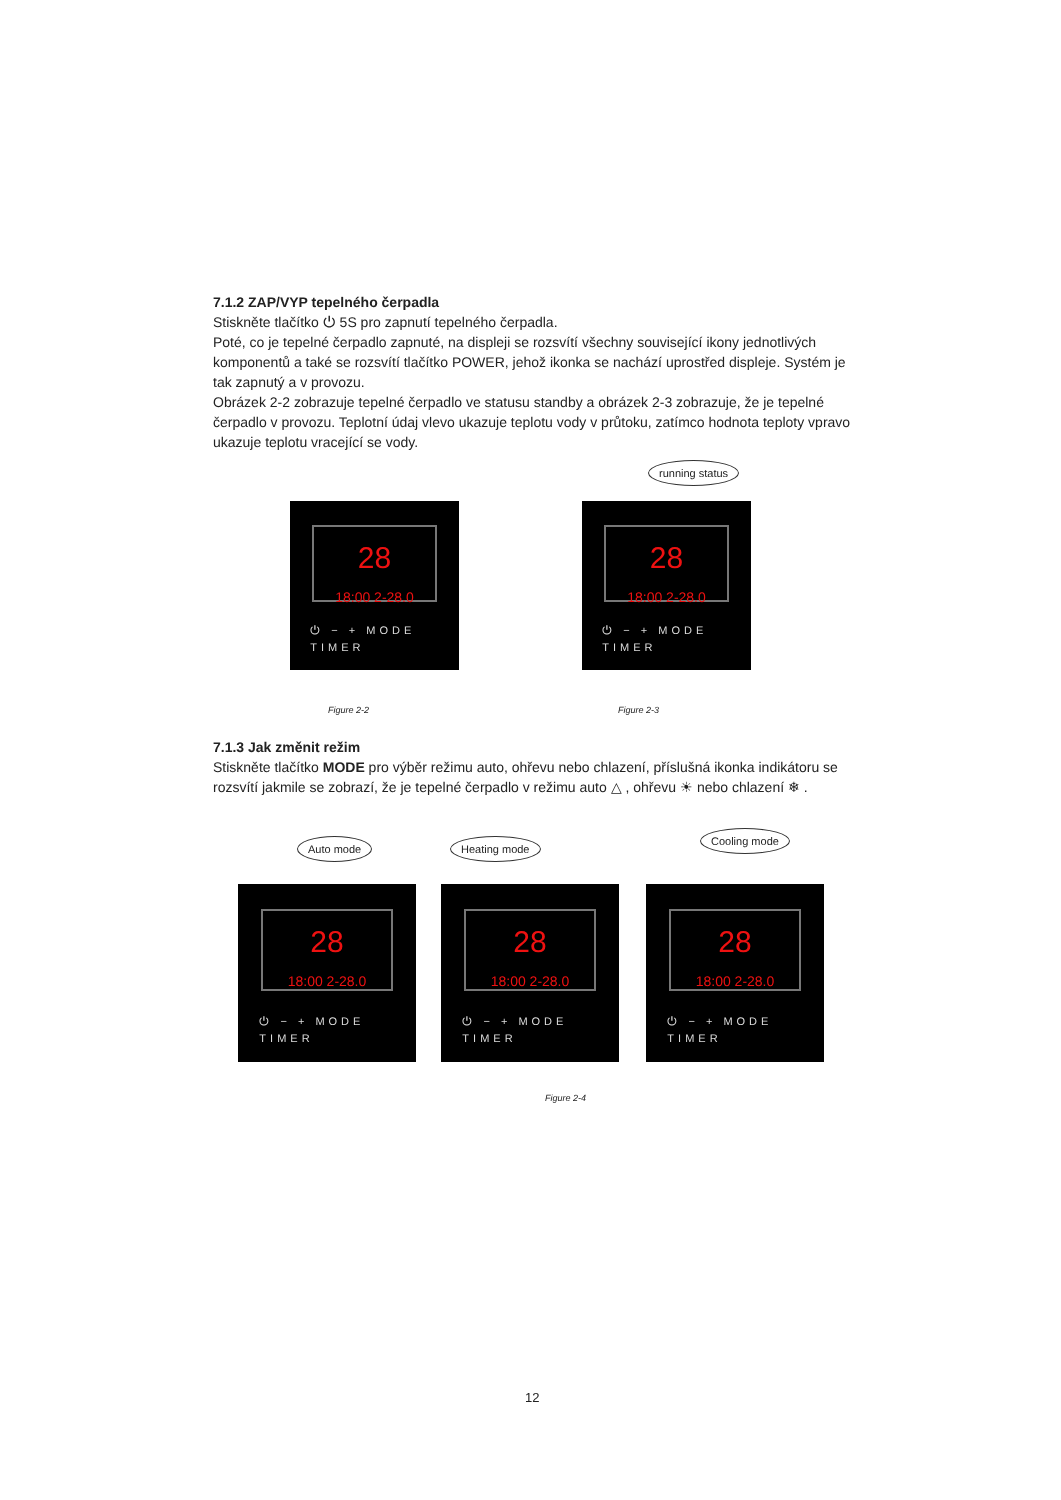7.1.2 ZAP/VYP tepelného čerpadla
Stiskněte tlačítko ⏻ 5S pro zapnutí tepelného čerpadla.
Poté, co je tepelné čerpadlo zapnuté, na displeji se rozsvítí všechny související ikony jednotlivých komponentů a také se rozsvítí tlačítko POWER, jehož ikonka se nachází uprostřed displeje. Systém je tak zapnutý a v provozu.
Obrázek 2-2 zobrazuje tepelné čerpadlo ve statusu standby a obrázek 2-3 zobrazuje, že je tepelné čerpadlo v provozu. Teplotní údaj vlevo ukazuje teplotu vody v průtoku, zatímco hodnota teploty vpravo ukazuje teplotu vracející se vody.
running status
28
18:00 2-28.0
⏻ − + MODE TIMER
28
18:00 2-28.0
⏻ − + MODE TIMER
Figure 2-2 Figure 2-3
7.1.3 Jak změnit režim
Stiskněte tlačítko MODE pro výběr režimu auto, ohřevu nebo chlazení, příslušná ikonka indikátoru se rozsvítí jakmile se zobrazí, že je tepelné čerpadlo v režimu auto △ , ohřevu ☀ nebo chlazení ❄ .
Auto mode Heating mode
Cooling mode
28
18:00 2-28.0
⏻ − + MODE TIMER
28
18:00 2-28.0
⏻ − + MODE TIMER
28
18:00 2-28.0
⏻ − + MODE TIMER
Figure 2-4
12